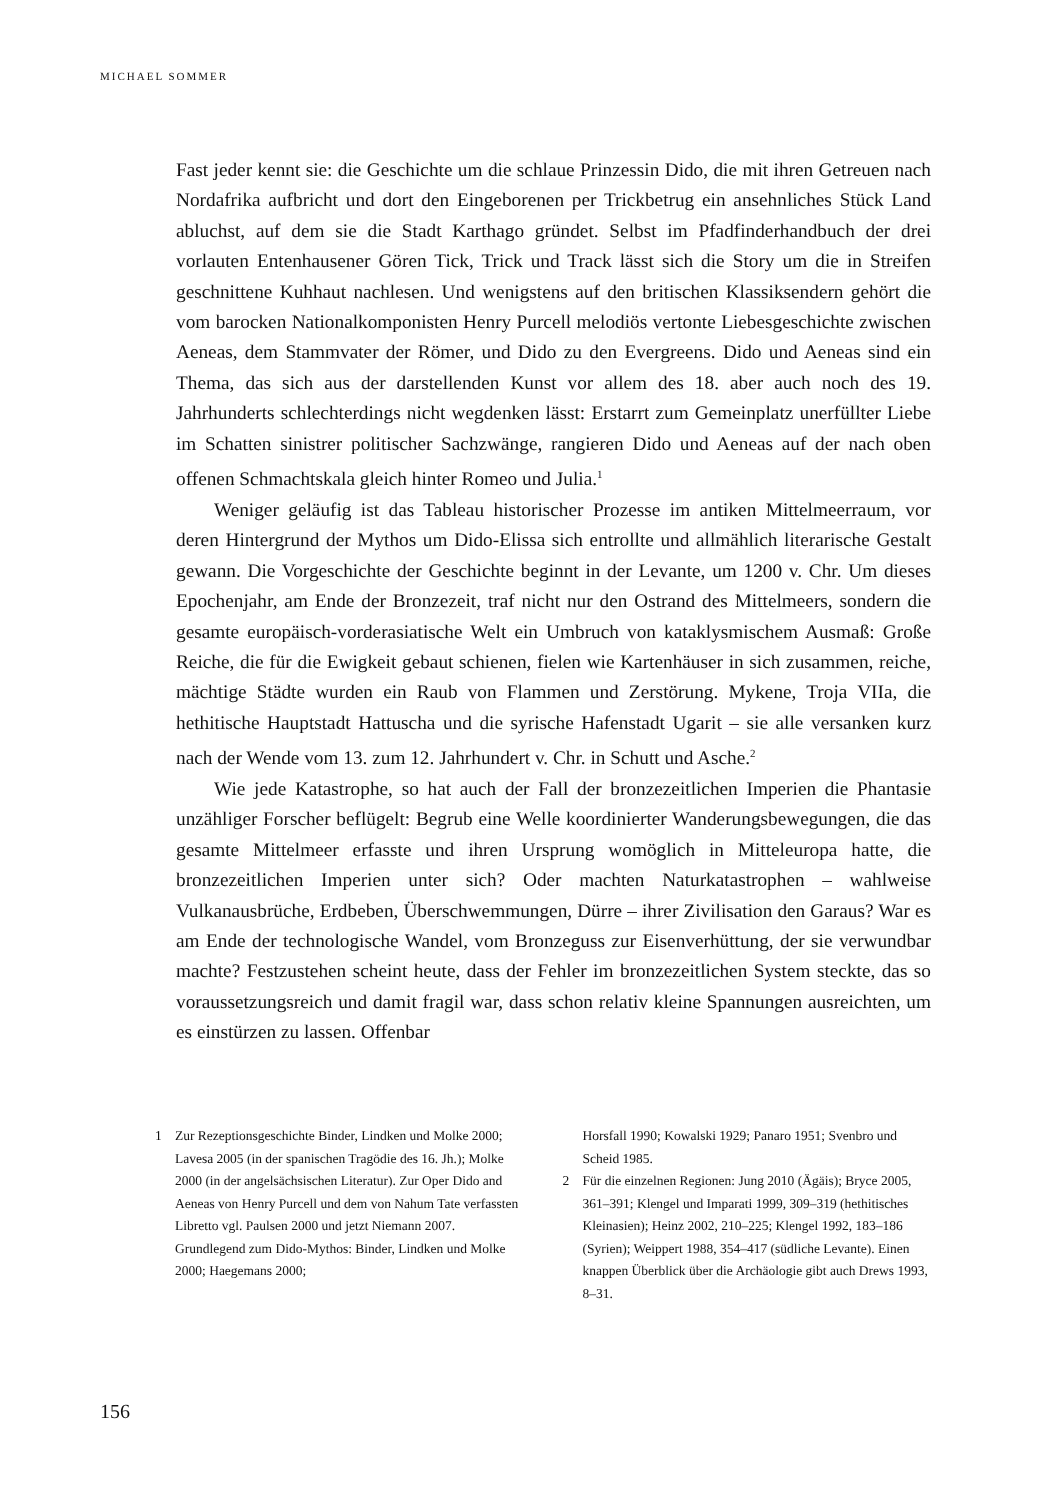MICHAEL SOMMER
Fast jeder kennt sie: die Geschichte um die schlaue Prinzessin Dido, die mit ihren Getreuen nach Nordafrika aufbricht und dort den Eingeborenen per Trickbetrug ein ansehnliches Stück Land abluchst, auf dem sie die Stadt Karthago gründet. Selbst im Pfadfinderhandbuch der drei vorlauten Entenhausener Gören Tick, Trick und Track lässt sich die Story um die in Streifen geschnittene Kuhhaut nachlesen. Und wenigstens auf den britischen Klassiksendern gehört die vom barocken Nationalkomponisten Henry Purcell melodiös vertonte Liebesgeschichte zwischen Aeneas, dem Stammvater der Römer, und Dido zu den Evergreens. Dido und Aeneas sind ein Thema, das sich aus der darstellenden Kunst vor allem des 18. aber auch noch des 19. Jahrhunderts schlechterdings nicht wegdenken lässt: Erstarrt zum Gemeinplatz unerfüllter Liebe im Schatten sinistrer politischer Sachzwänge, rangieren Dido und Aeneas auf der nach oben offenen Schmachtskala gleich hinter Romeo und Julia.<sup>1</sup>
Weniger geläufig ist das Tableau historischer Prozesse im antiken Mittelmeerraum, vor deren Hintergrund der Mythos um Dido-Elissa sich entrollte und allmählich literarische Gestalt gewann. Die Vorgeschichte der Geschichte beginnt in der Levante, um 1200 v. Chr. Um dieses Epochenjahr, am Ende der Bronzezeit, traf nicht nur den Ostrand des Mittelmeers, sondern die gesamte europäisch-vorderasiatische Welt ein Umbruch von kataklysmischem Ausmaß: Große Reiche, die für die Ewigkeit gebaut schienen, fielen wie Kartenhäuser in sich zusammen, reiche, mächtige Städte wurden ein Raub von Flammen und Zerstörung. Mykene, Troja VIIa, die hethitische Hauptstadt Hattuscha und die syrische Hafenstadt Ugarit – sie alle versanken kurz nach der Wende vom 13. zum 12. Jahrhundert v. Chr. in Schutt und Asche.<sup>2</sup>
Wie jede Katastrophe, so hat auch der Fall der bronzezeitlichen Imperien die Phantasie unzähliger Forscher beflügelt: Begrub eine Welle koordinierter Wanderungsbewegungen, die das gesamte Mittelmeer erfasste und ihren Ursprung womöglich in Mitteleuropa hatte, die bronzezeitlichen Imperien unter sich? Oder machten Naturkatastrophen – wahlweise Vulkanausbrüche, Erdbeben, Überschwemmungen, Dürre – ihrer Zivilisation den Garaus? War es am Ende der technologische Wandel, vom Bronzeguss zur Eisenverhüttung, der sie verwundbar machte? Festzustehen scheint heute, dass der Fehler im bronzezeitlichen System steckte, das so voraussetzungsreich und damit fragil war, dass schon relativ kleine Spannungen ausreichten, um es einstürzen zu lassen. Offenbar
1 Zur Rezeptionsgeschichte Binder, Lindken und Molke 2000; Lavesa 2005 (in der spanischen Tragödie des 16. Jh.); Molke 2000 (in der angelsächsischen Literatur). Zur Oper Dido and Aeneas von Henry Purcell und dem von Nahum Tate verfassten Libretto vgl. Paulsen 2000 und jetzt Niemann 2007. Grundlegend zum Dido-Mythos: Binder, Lindken und Molke 2000; Haegemans 2000;
Horsfall 1990; Kowalski 1929; Panaro 1951; Svenbro und Scheid 1985.
2 Für die einzelnen Regionen: Jung 2010 (Ägäis); Bryce 2005, 361–391; Klengel und Imparati 1999, 309–319 (hethitisches Kleinasien); Heinz 2002, 210–225; Klengel 1992, 183–186 (Syrien); Weippert 1988, 354–417 (südliche Levante). Einen knappen Überblick über die Archäologie gibt auch Drews 1993, 8–31.
156